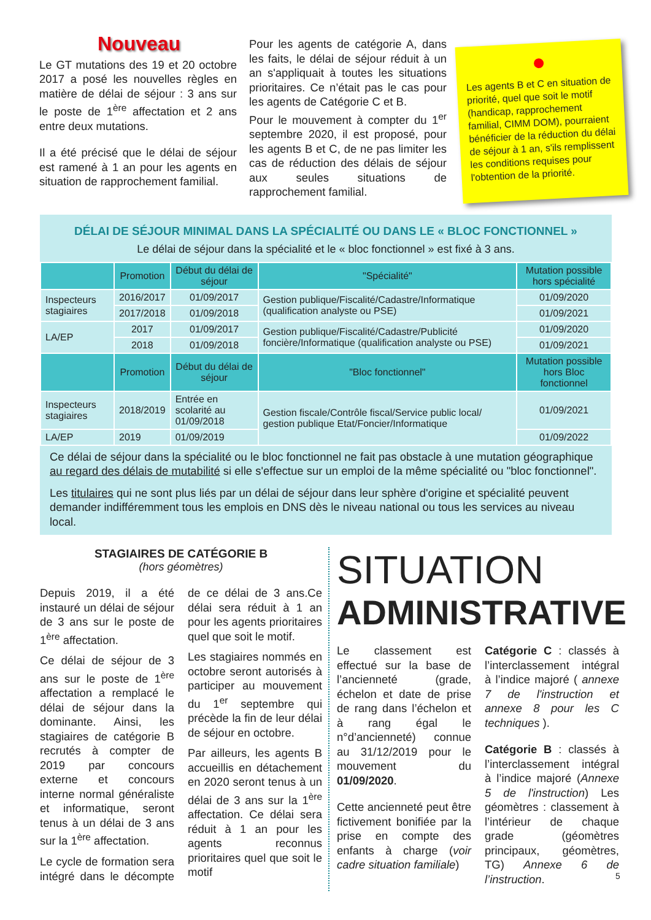Nouveau
Le GT mutations des 19 et 20 octobre 2017 a posé les nouvelles règles en matière de délai de séjour : 3 ans sur le poste de 1<sup>ère</sup> affectation et 2 ans entre deux mutations.
Il a été précisé que le délai de séjour est ramené à 1 an pour les agents en situation de rapprochement familial.
Pour les agents de catégorie A, dans les faits, le délai de séjour réduit à un an s'appliquait à toutes les situations prioritaires. Ce n’était pas le cas pour les agents de Catégorie C et B.
Pour le mouvement à compter du 1<sup>er</sup> septembre 2020, il est proposé, pour les agents B et C, de ne pas limiter les cas de réduction des délais de séjour aux seules situations de rapprochement familial.
Les agents B et C en situation de priorité, quel que soit le motif (handicap, rapprochement familial, CIMM DOM), pourraient bénéficier de la réduction du délai de séjour à 1 an, s'ils remplissent les conditions requises pour l'obtention de la priorité.
DÉLAI DE SÉJOUR MINIMAL DANS LA SPÉCIALITÉ OU DANS LE « BLOC FONCTIONNEL »
Le délai de séjour dans la spécialité et le « bloc fonctionnel » est fixé à 3 ans.
| | Promotion | Début du délai de séjour | "Spécialité" | Mutation possible hors spécialité |
| --- | --- | --- | --- | --- |
| Inspecteurs stagiaires | 2016/2017 | 01/09/2017 | Gestion publique/Fiscalité/Cadastre/Informatique (qualification analyste ou PSE) | 01/09/2020 |
| | 2017/2018 | 01/09/2018 | | 01/09/2021 |
| LA/EP | 2017 | 01/09/2017 | Gestion publique/Fiscalité/Cadastre/Publicité foncière/Informatique (qualification analyste ou PSE) | 01/09/2020 |
| | 2018 | 01/09/2018 | | 01/09/2021 |
| | Promotion | Début du délai de séjour | "Bloc fonctionnel" | Mutation possible hors Bloc fonctionnel |
| Inspecteurs stagiaires | 2018/2019 | Entrée en scolarité au 01/09/2018 | Gestion fiscale/Contrôle fiscal/Service public local/ gestion publique Etat/Foncier/Informatique | 01/09/2021 |
| LA/EP | 2019 | 01/09/2019 | | 01/09/2022 |
Ce délai de séjour dans la spécialité ou le bloc fonctionnel ne fait pas obstacle à une mutation géographique au regard des délais de mutabilité si elle s'effectue sur un emploi de la même spécialité ou "bloc fonctionnel".
Les titulaires qui ne sont plus liés par un délai de séjour dans leur sphère d'origine et spécialité peuvent demander indifféremment tous les emplois en DNS dès le niveau national ou tous les services au niveau local.
STAGIAIRES DE CATÉGORIE B
(hors géomètres)
Depuis 2019, il a été instauré un délai de séjour de 3 ans sur le poste de 1<sup>ère</sup> affectation.
Ce délai de séjour de 3 ans sur le poste de 1<sup>ère</sup> affectation a remplacé le délai de séjour dans la dominante. Ainsi, les stagiaires de catégorie B recrutés à compter de 2019 par concours externe et concours interne normal généraliste et informatique, seront tenus à un délai de 3 ans sur la 1<sup>ère</sup> affectation.
Le cycle de formation sera intégré dans le décompte de ce délai de 3 ans.Ce délai sera réduit à 1 an pour les agents prioritaires quel que soit le motif.
Les stagiaires nommés en octobre seront autorisés à participer au mouvement du 1<sup>er</sup> septembre qui précède la fin de leur délai de séjour en octobre.
Par ailleurs, les agents B accueillis en détachement en 2020 seront tenus à un délai de 3 ans sur la 1<sup>ère</sup> affectation. Ce délai sera réduit à 1 an pour les agents reconnus prioritaires quel que soit le motif
SITUATION
ADMINISTRATIVE
Le classement est effectué sur la base de l’ancienneté (grade, échelon et date de prise de rang dans l’échelon et à rang égal le n°d’ancienneté) connue au 31/12/2019 pour le mouvement du 01/09/2020.
Cette ancienneté peut être fictivement bonifiée par la prise en compte des enfants à charge (voir cadre situation familiale)
Catégorie C : classés à l’interclassement intégral à l’indice majoré ( annexe 7 de l'instruction et annexe 8 pour les C techniques ).
Catégorie B : classés à l’interclassement intégral à l’indice majoré (Annexe 5 de l'instruction) Les géomètres : classement à l’intérieur de chaque grade (géomètres principaux, géomètres, TG) Annexe 6 de l’instruction.
5